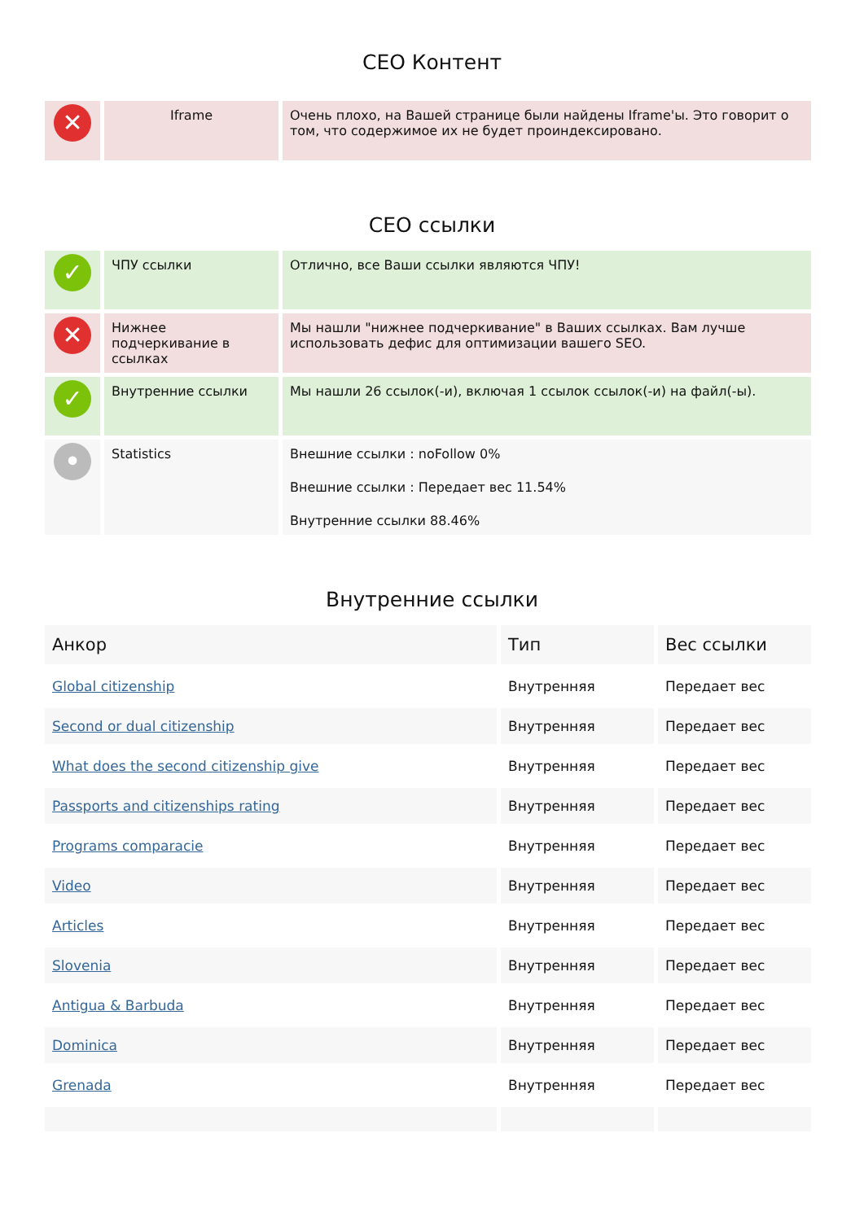СЕО Контент
| ✕ | Iframe | Очень плохо, на Вашей странице были найдены Iframe'ы. Это говорит о том, что содержимое их не будет проиндексировано. |
СЕО ссылки
| ✓ | ЧПУ ссылки | Отлично, все Ваши ссылки являются ЧПУ! |
| ✕ | Нижнее подчеркивание в ссылках | Мы нашли "нижнее подчеркивание" в Ваших ссылках. Вам лучше использовать дефис для оптимизации вашего SEO. |
| ✓ | Внутренние ссылки | Мы нашли 26 ссылок(-и), включая 1 ссылок ссылок(-и) на файл(-ы). |
| • | Statistics | Внешние ссылки : noFollow 0% Внешние ссылки : Передает вес 11.54% Внутренние ссылки 88.46% |
Внутренние ссылки
| Анкор | Тип | Вес ссылки |
| --- | --- | --- |
| Global citizenship | Внутренняя | Передает вес |
| Second or dual citizenship | Внутренняя | Передает вес |
| What does the second citizenship give | Внутренняя | Передает вес |
| Passports and citizenships rating | Внутренняя | Передает вес |
| Programs comparacie | Внутренняя | Передает вес |
| Video | Внутренняя | Передает вес |
| Articles | Внутренняя | Передает вес |
| Slovenia | Внутренняя | Передает вес |
| Antigua & Barbuda | Внутренняя | Передает вес |
| Dominica | Внутренняя | Передает вес |
| Grenada | Внутренняя | Передает вес |